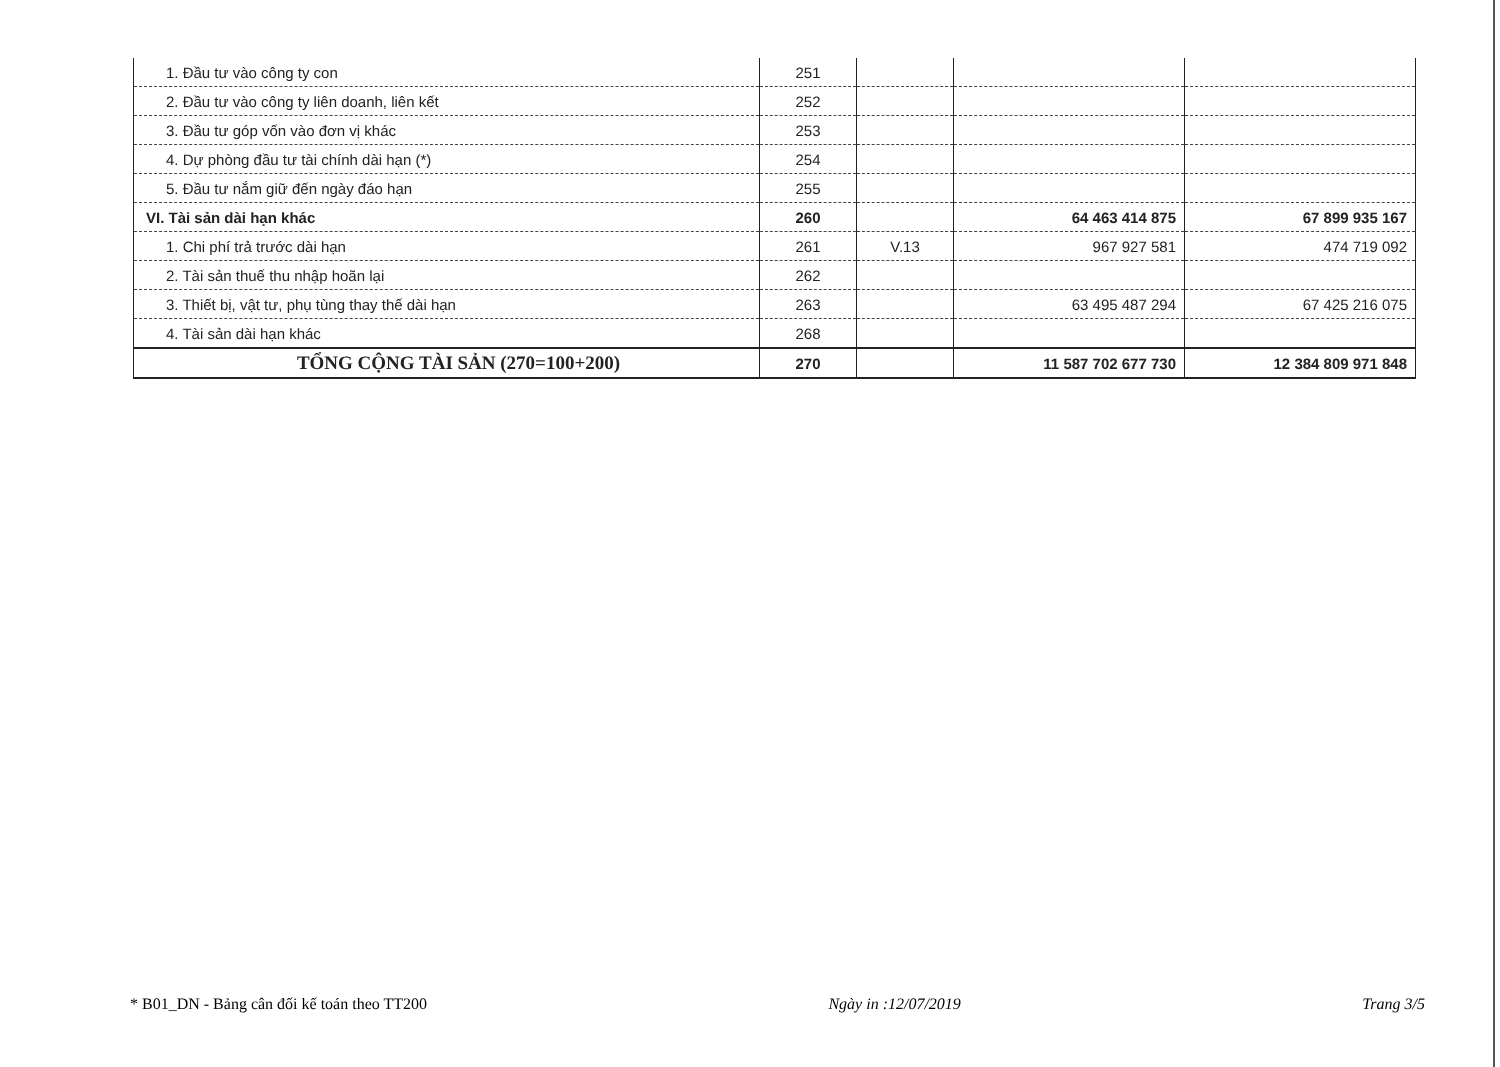| 1. Đầu tư vào công ty con | 251 | | | |
| 2. Đầu tư vào công ty liên doanh, liên kết | 252 | | | |
| 3. Đầu tư góp vốn vào đơn vị khác | 253 | | | |
| 4. Dự phòng đầu tư tài chính dài hạn (*) | 254 | | | |
| 5. Đầu tư nắm giữ đến ngày đáo hạn | 255 | | | |
| VI. Tài sản dài hạn khác | 260 | | 64 463 414 875 | 67 899 935 167 |
| 1. Chi phí trả trước dài hạn | 261 | V.13 | 967 927 581 | 474 719 092 |
| 2. Tài sản thuế thu nhập hoãn lại | 262 | | | |
| 3. Thiết bị, vật tư, phụ tùng thay thế dài hạn | 263 | | 63 495 487 294 | 67 425 216 075 |
| 4. Tài sản dài hạn khác | 268 | | | |
| TỔNG CỘNG TÀI SẢN (270=100+200) | 270 | | 11 587 702 677 730 | 12 384 809 971 848 |
* B01_DN - Bảng cân đối kế toán theo TT200 Ngày in :12/07/2019 Trang 3/5